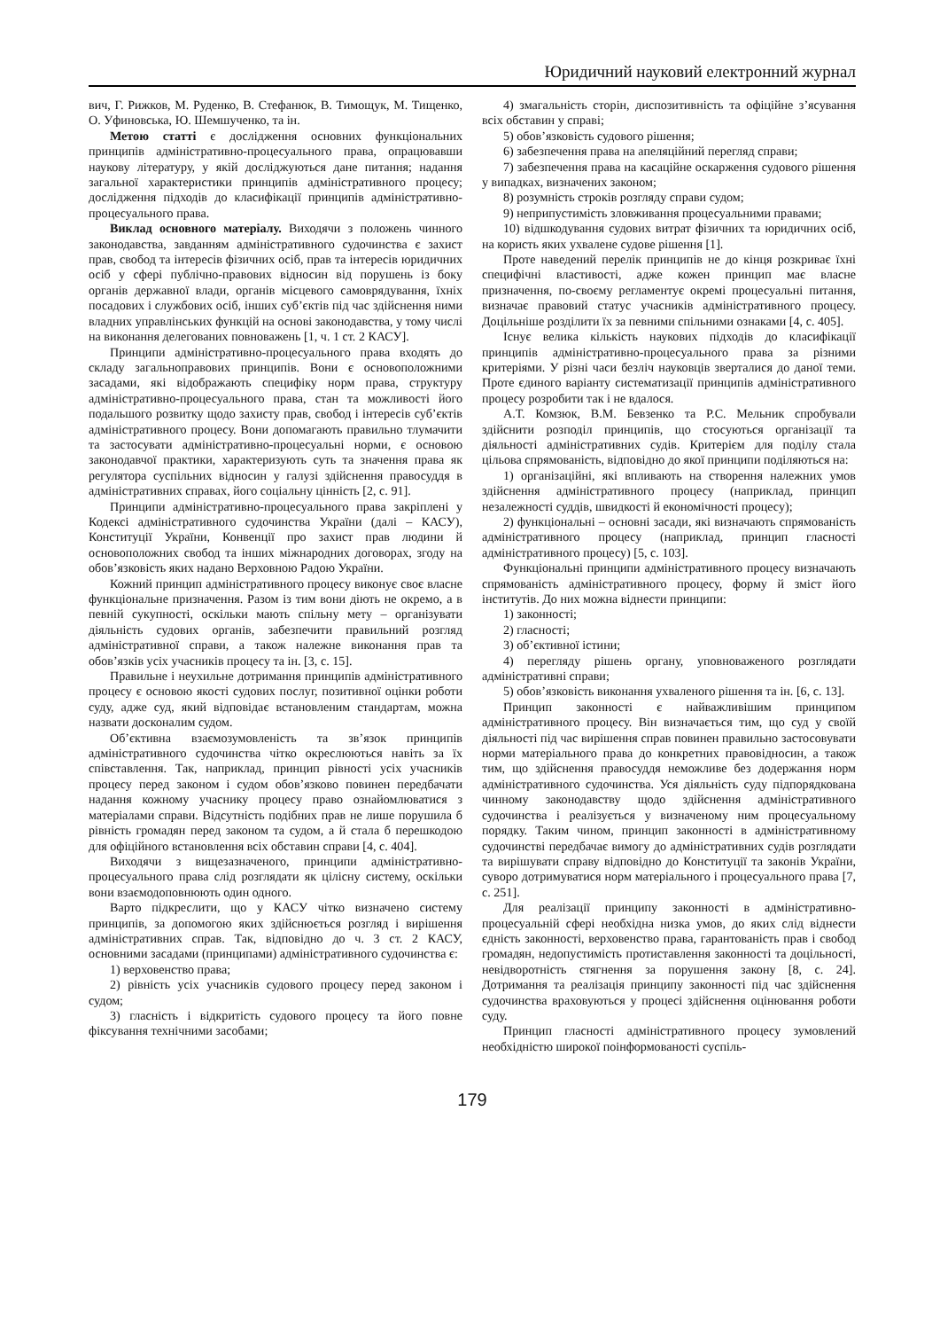Юридичний науковий електронний журнал
вич, Г. Рижков, М. Руденко, В. Стефанюк, В. Тимощук, М. Тищенко, О. Уфиновська, Ю. Шемшученко, та ін.
Метою статті є дослідження основних функціональних принципів адміністративно-процесуального права, опрацювавши наукову літературу, у якій досліджуються дане питання; надання загальної характеристики принципів адміністративного процесу; дослідження підходів до класифікації принципів адміністративно-процесуального права.
Виклад основного матеріалу. Виходячи з положень чинного законодавства, завданням адміністративного судочинства є захист прав, свобод та інтересів фізичних осіб, прав та інтересів юридичних осіб у сфері публічно-правових відносин від порушень із боку органів державної влади, органів місцевого самоврядування, їхніх посадових і службових осіб, інших суб’єктів під час здійснення ними владних управлінських функцій на основі законодавства, у тому числі на виконання делегованих повноважень [1, ч. 1 ст. 2 КАСУ].
Принципи адміністративно-процесуального права входять до складу загальноправових принципів. Вони є основоположними засадами, які відображають специфіку норм права, структуру адміністративно-процесуального права, стан та можливості його подальшого розвитку щодо захисту прав, свобод і інтересів суб’єктів адміністративного процесу. Вони допомагають правильно тлумачити та застосувати адміністративно-процесуальні норми, є основою законодавчої практики, характеризують суть та значення права як регулятора суспільних відносин у галузі здійснення правосуддя в адміністративних справах, його соціальну цінність [2, с. 91].
Принципи адміністративно-процесуального права закріплені у Кодексі адміністративного судочинства України (далі – КАСУ), Конституції України, Конвенції про захист прав людини й основоположних свобод та інших міжнародних договорах, згоду на обов’язковість яких надано Верховною Радою України.
Кожний принцип адміністративного процесу виконує своє власне функціональне призначення. Разом із тим вони діють не окремо, а в певній сукупності, оскільки мають спільну мету – організувати діяльність судових органів, забезпечити правильний розгляд адміністративної справи, а також належне виконання прав та обов’язків усіх учасників процесу та ін. [3, с. 15].
Правильне і неухильне дотримання принципів адміністративного процесу є основою якості судових послуг, позитивної оцінки роботи суду, адже суд, який відповідає встановленим стандартам, можна назвати досконалим судом.
Об’єктивна взаємозумовленість та зв’язок принципів адміністративного судочинства чітко окреслюються навіть за їх співставлення. Так, наприклад, принцип рівності усіх учасників процесу перед законом і судом обов’язково повинен передбачати надання кожному учаснику процесу право ознайомлюватися з матеріалами справи. Відсутність подібних прав не лише порушила б рівність громадян перед законом та судом, а й стала б перешкодою для офіційного встановлення всіх обставин справи [4, с. 404].
Виходячи з вищезазначеного, принципи адміністративно-процесуального права слід розглядати як цілісну систему, оскільки вони взаємодоповнюють один одного.
Варто підкреслити, що у КАСУ чітко визначено систему принципів, за допомогою яких здійснюється розгляд і вирішення адміністративних справ. Так, відповідно до ч. 3 ст. 2 КАСУ, основними засадами (принципами) адміністративного судочинства є:
1) верховенство права;
2) рівність усіх учасників судового процесу перед законом і судом;
3) гласність і відкритість судового процесу та його повне фіксування технічними засобами;
4) змагальність сторін, диспозитивність та офіційне з’ясування всіх обставин у справі;
5) обов’язковість судового рішення;
6) забезпечення права на апеляційний перегляд справи;
7) забезпечення права на касаційне оскарження судового рішення у випадках, визначених законом;
8) розумність строків розгляду справи судом;
9) неприпустимість зловживання процесуальними правами;
10) відшкодування судових витрат фізичних та юридичних осіб, на користь яких ухвалене судове рішення [1].
Проте наведений перелік принципів не до кінця розкриває їхні специфічні властивості, адже кожен принцип має власне призначення, по-своєму регламентує окремі процесуальні питання, визначає правовий статус учасників адміністративного процесу. Доцільніше розділити їх за певними спільними ознаками [4, с. 405].
Існує велика кількість наукових підходів до класифікації принципів адміністративно-процесуального права за різними критеріями. У різні часи безліч науковців зверталися до даної теми. Проте єдиного варіанту систематизації принципів адміністративного процесу розробити так і не вдалося.
А.Т. Комзюк, В.М. Бевзенко та Р.С. Мельник спробували здійснити розподіл принципів, що стосуються організації та діяльності адміністративних судів. Критерієм для поділу стала цільова спрямованість, відповідно до якої принципи поділяються на:
1) організаційні, які впливають на створення належних умов здійснення адміністративного процесу (наприклад, принцип незалежності суддів, швидкості й економічності процесу);
2) функціональні – основні засади, які визначають спрямованість адміністративного процесу (наприклад, принцип гласності адміністративного процесу) [5, с. 103].
Функціональні принципи адміністративного процесу визначають спрямованість адміністративного процесу, форму й зміст його інститутів. До них можна віднести принципи:
1) законності;
2) гласності;
3) об’єктивної істини;
4) перегляду рішень органу, уповноваженого розглядати адміністративні справи;
5) обов’язковість виконання ухваленого рішення та ін. [6, с. 13].
Принцип законності є найважливішим принципом адміністративного процесу. Він визначається тим, що суд у своїй діяльності під час вирішення справ повинен правильно застосовувати норми матеріального права до конкретних правовідносин, а також тим, що здійснення правосуддя неможливе без додержання норм адміністративного судочинства. Уся діяльність суду підпорядкована чинному законодавству щодо здійснення адміністративного судочинства і реалізується у визначеному ним процесуальному порядку. Таким чином, принцип законності в адміністративному судочинстві передбачає вимогу до адміністративних судів розглядати та вирішувати справу відповідно до Конституції та законів України, суворо дотримуватися норм матеріального і процесуального права [7, с. 251].
Для реалізації принципу законності в адміністративно-процесуальній сфері необхідна низка умов, до яких слід віднести єдність законності, верховенство права, гарантованість прав і свобод громадян, недопустимість протиставлення законності та доцільності, невідворотність стягнення за порушення закону [8, с. 24]. Дотримання та реалізація принципу законності під час здійснення судочинства враховуються у процесі здійснення оцінювання роботи суду.
Принцип гласності адміністративного процесу зумовлений необхідністю широкої поінформованості суспіль-
179